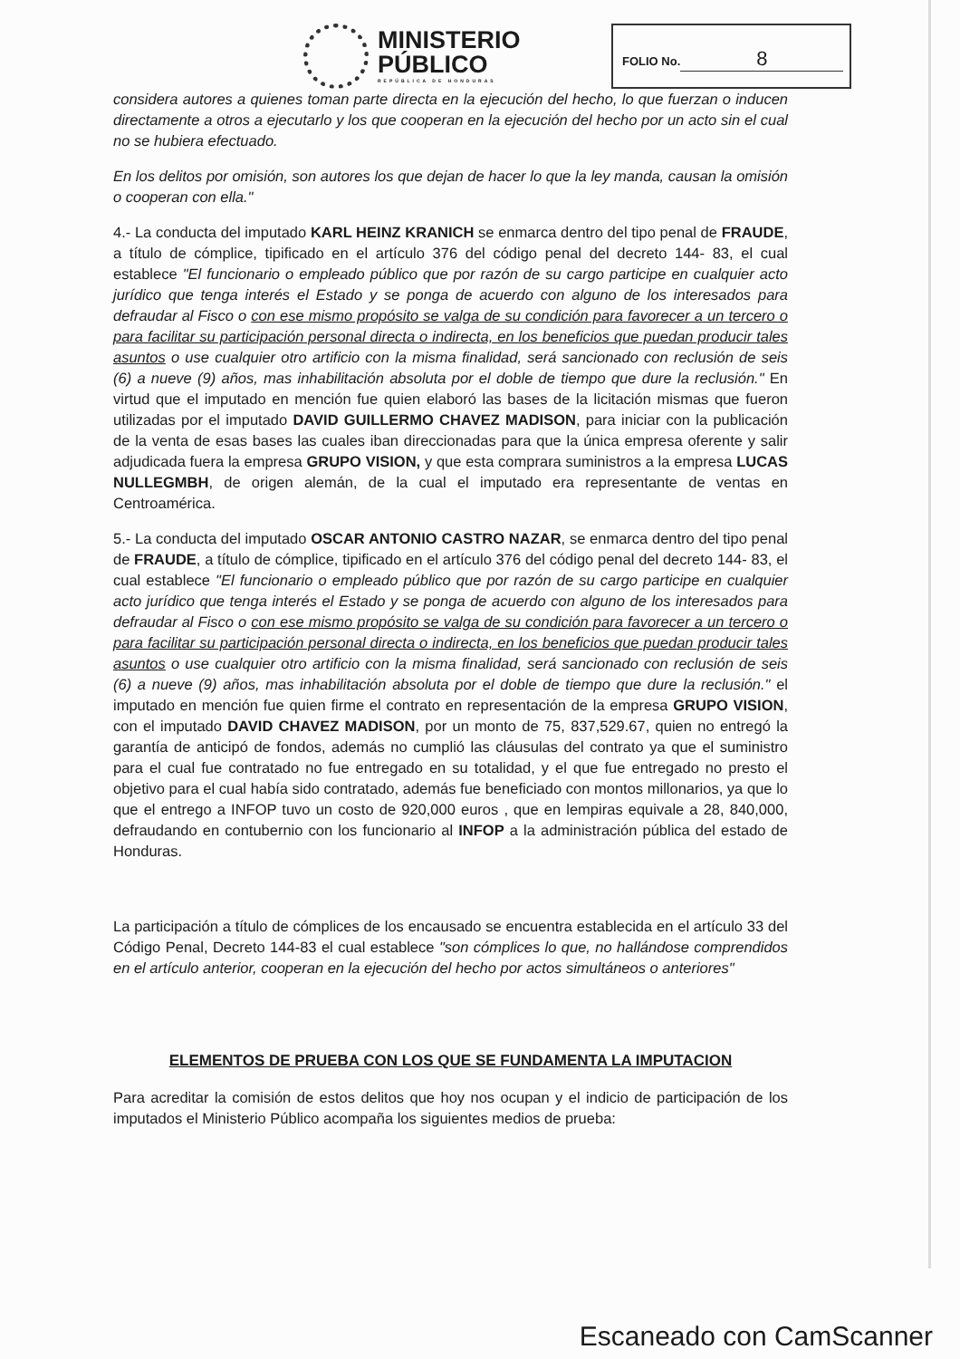MINISTERIO
PÚBLICO
REPÚBLICA DE HONDURAS
FOLIO No. 8
considera autores a quienes toman parte directa en la ejecución del hecho, lo que fuerzan o inducen directamente a otros a ejecutarlo y los que cooperan en la ejecución del hecho por un acto sin el cual no se hubiera efectuado.
En los delitos por omisión, son autores los que dejan de hacer lo que la ley manda, causan la omisión o cooperan con ella."
4.- La conducta del imputado KARL HEINZ KRANICH se enmarca dentro del tipo penal de FRAUDE, a título de cómplice, tipificado en el artículo 376 del código penal del decreto 144- 83, el cual establece "El funcionario o empleado público que por razón de su cargo participe en cualquier acto jurídico que tenga interés el Estado y se ponga de acuerdo con alguno de los interesados para defraudar al Fisco o con ese mismo propósito se valga de su condición para favorecer a un tercero o para facilitar su participación personal directa o indirecta, en los beneficios que puedan producir tales asuntos o use cualquier otro artificio con la misma finalidad, será sancionado con reclusión de seis (6) a nueve (9) años, mas inhabilitación absoluta por el doble de tiempo que dure la reclusión." En virtud que el imputado en mención fue quien elaboró las bases de la licitación mismas que fueron utilizadas por el imputado DAVID GUILLERMO CHAVEZ MADISON, para iniciar con la publicación de la venta de esas bases las cuales iban direccionadas para que la única empresa oferente y salir adjudicada fuera la empresa GRUPO VISION, y que esta comprara suministros a la empresa LUCAS NULLEGMBH, de origen alemán, de la cual el imputado era representante de ventas en Centroamérica.
5.- La conducta del imputado OSCAR ANTONIO CASTRO NAZAR, se enmarca dentro del tipo penal de FRAUDE, a título de cómplice, tipificado en el artículo 376 del código penal del decreto 144- 83, el cual establece "El funcionario o empleado público que por razón de su cargo participe en cualquier acto jurídico que tenga interés el Estado y se ponga de acuerdo con alguno de los interesados para defraudar al Fisco o con ese mismo propósito se valga de su condición para favorecer a un tercero o para facilitar su participación personal directa o indirecta, en los beneficios que puedan producir tales asuntos o use cualquier otro artificio con la misma finalidad, será sancionado con reclusión de seis (6) a nueve (9) años, mas inhabilitación absoluta por el doble de tiempo que dure la reclusión." el imputado en mención fue quien firme el contrato en representación de la empresa GRUPO VISION, con el imputado DAVID CHAVEZ MADISON, por un monto de 75, 837,529.67, quien no entregó la garantía de anticipó de fondos, además no cumplió las cláusulas del contrato ya que el suministro para el cual fue contratado no fue entregado en su totalidad, y el que fue entregado no presto el objetivo para el cual había sido contratado, además fue beneficiado con montos millonarios, ya que lo que el entrego a INFOP tuvo un costo de 920,000 euros , que en lempiras equivale a 28, 840,000, defraudando en contubernio con los funcionario al INFOP a la administración pública del estado de Honduras.
La participación a título de cómplices de los encausado se encuentra establecida en el artículo 33 del Código Penal, Decreto 144-83 el cual establece "son cómplices lo que, no hallándose comprendidos en el artículo anterior, cooperan en la ejecución del hecho por actos simultáneos o anteriores"
ELEMENTOS DE PRUEBA CON LOS QUE SE FUNDAMENTA LA IMPUTACION
Para acreditar la comisión de estos delitos que hoy nos ocupan y el indicio de participación de los imputados el Ministerio Público acompaña los siguientes medios de prueba:
Escaneado con CamScanner